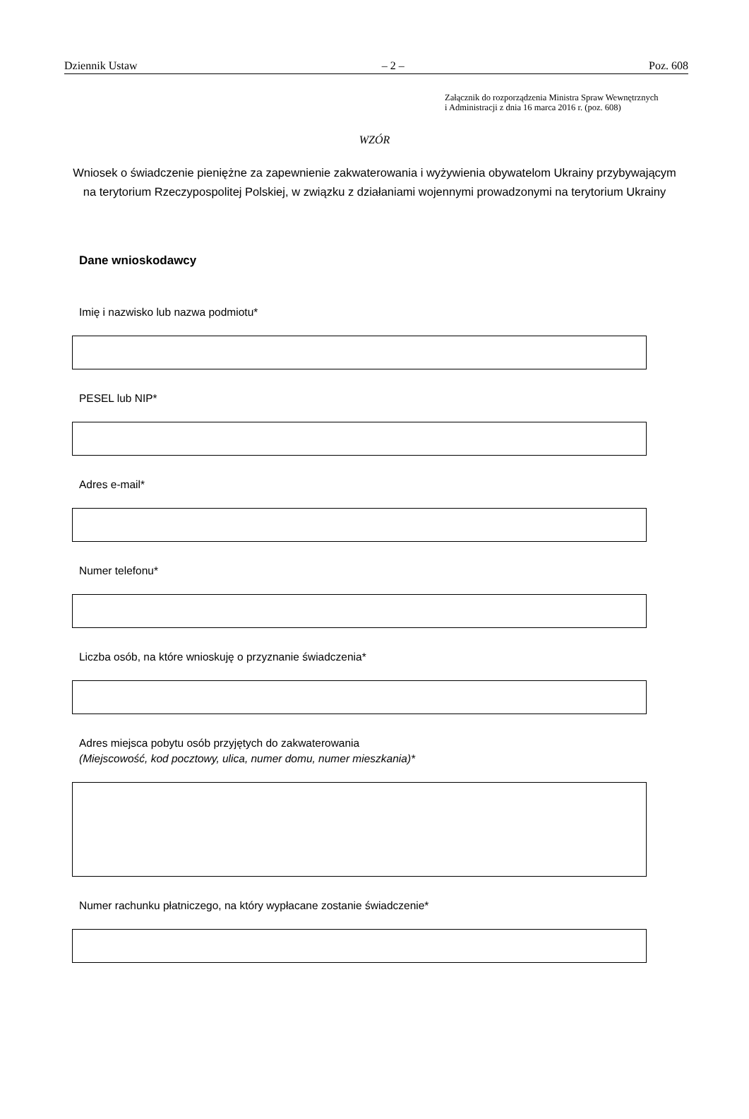Dziennik Ustaw – 2 – Poz. 608
Załącznik do rozporządzenia Ministra Spraw Wewnętrznych
i Administracji z dnia 16 marca 2016 r. (poz. 608)
WZÓR
Wniosek o świadczenie pieniężne za zapewnienie zakwaterowania i wyżywienia obywatelom Ukrainy przybywającym na terytorium Rzeczypospolitej Polskiej, w związku z działaniami wojennymi prowadzonymi na terytorium Ukrainy
Dane wnioskodawcy
Imię i nazwisko lub nazwa podmiotu*
PESEL lub NIP*
Adres e-mail*
Numer telefonu*
Liczba osób, na które wnioskuję o przyznanie świadczenia*
Adres miejsca pobytu osób przyjętych do zakwaterowania
(Miejscowość, kod pocztowy, ulica, numer domu, numer mieszkania)*
Numer rachunku płatniczego, na który wypłacane zostanie świadczenie*